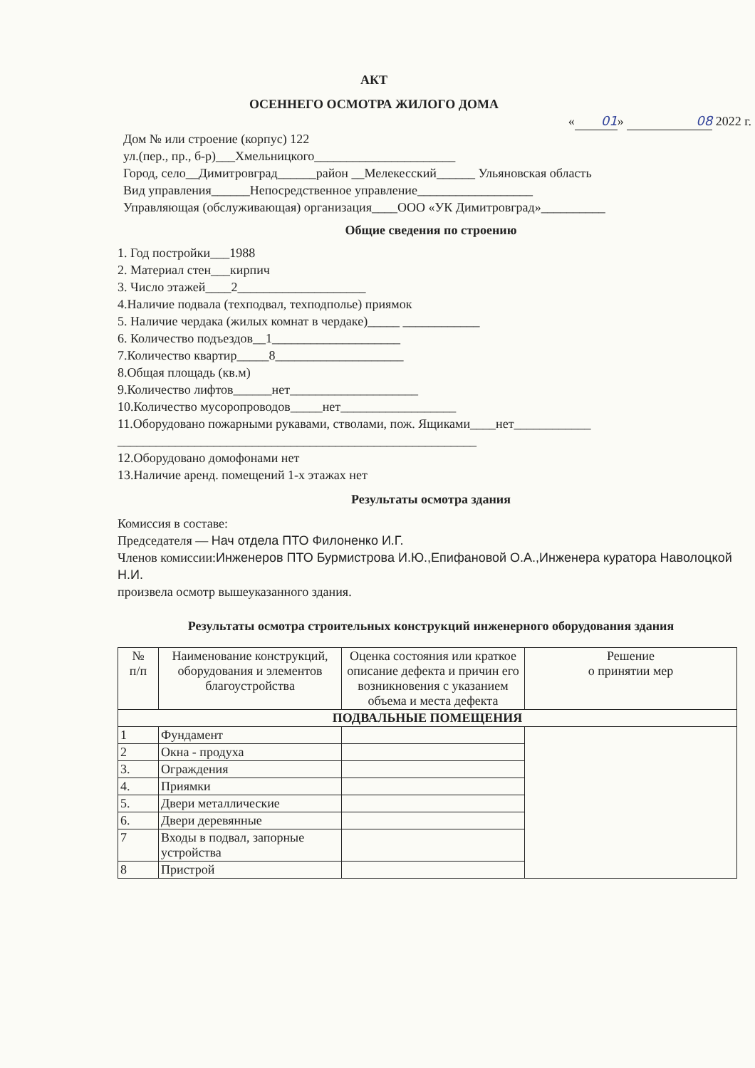АКТ
ОСЕННЕГО ОСМОТРА ЖИЛОГО ДОМА
« 01 » 08 2022 г.
Дом № или строение (корпус) 122
ул.(пер., пр., б-р)___Хмельницкого______________________
Город, село__Димитровград______район __Мелекесский______ Ульяновская область
Вид управления______Непосредственное управление__________________
Управляющая (обслуживающая) организация____ООО «УК Димитровград»__________
Общие сведения по строению
1. Год постройки___1988
2. Материал стен___кирпич
3. Число этажей____2____________________
4.Наличие подвала (техподвал, техподполье) приямок
5. Наличие чердака (жилых комнат в чердаке)_____ ____________
6. Количество подъездов__1____________________
7.Количество квартир_____8____________________
8.Общая площадь (кв.м)
9.Количество лифтов______нет____________________
10.Количество мусоропроводов_____нет__________________
11.Оборудовано пожарными рукавами, стволами, пож. Ящиками____нет____________
________________________________________________________
12.Оборудовано домофонами нет
13.Наличие аренд. помещений 1-х этажах нет
Результаты осмотра здания
Комиссия в составе:
Председателя — Нач отдела ПТО Филоненко И.Г.
Членов комиссии:Инженеров ПТО Бурмистрова И.Ю.,Епифановой О.А.,Инженера куратора Наволоцкой Н.И.
произвела осмотр вышеуказанного здания.
Результаты осмотра строительных конструкций инженерного оборудования здания
| № п/п | Наименование конструкций, оборудования и элементов благоустройства | Оценка состояния или краткое описание дефекта и причин его возникновения с указанием объема и места дефекта | Решение о принятии мер |
| --- | --- | --- | --- |
| ПОДВАЛЬНЫЕ ПОМЕЩЕНИЯ | | | |
| 1 | Фундамент | | |
| 2 | Окна - продуха | | |
| 3. | Ограждения | | |
| 4. | Приямки | | |
| 5. | Двери металлические | | |
| 6. | Двери деревянные | | |
| 7 | Входы в подвал, запорные устройства | | |
| 8 | Пристрой | | |